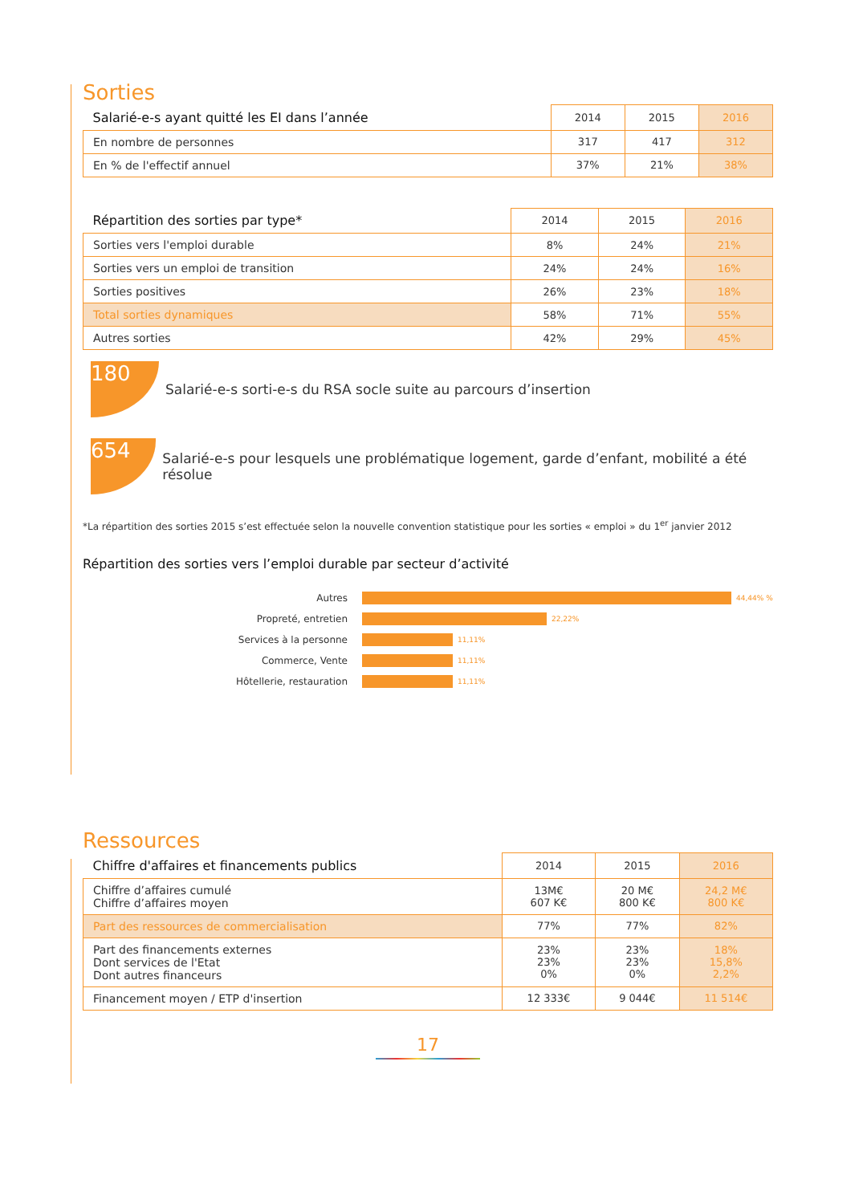Sorties
| Salarié-e-s ayant quitté les EI dans l’année | 2014 | 2015 | 2016 |
| --- | --- | --- | --- |
| En nombre de personnes | 317 | 417 | 312 |
| En % de l'effectif annuel | 37% | 21% | 38% |
| Répartition des sorties par type* | 2014 | 2015 | 2016 |
| --- | --- | --- | --- |
| Sorties vers l'emploi durable | 8% | 24% | 21% |
| Sorties vers un emploi de transition | 24% | 24% | 16% |
| Sorties positives | 26% | 23% | 18% |
| Total sorties dynamiques | 58% | 71% | 55% |
| Autres sorties | 42% | 29% | 45% |
180
Salarié-e-s sorti-e-s du RSA socle suite au parcours d’insertion
654
Salarié-e-s pour lesquels une problématique logement, garde d’enfant, mobilité a été résolue
*La répartition des sorties 2015 s’est effectuée selon la nouvelle convention statistique pour les sorties « emploi » du 1<sup>er</sup> janvier 2012
Répartition des sorties vers l’emploi durable par secteur d’activité
Autres 44,44% %
Propreté, entretien 22,22%
Services à la personne 11,11%
Commerce, Vente 11,11%
Hôtellerie, restauration 11,11%
Ressources
| Chiffre d'affaires et financements publics | 2014 | 2015 | 2016 |
| --- | --- | --- | --- |
| Chiffre d’affaires cumulé Chiffre d’affaires moyen | 13M€ 607 K€ | 20 M€ 800 K€ | 24,2 M€ 800 K€ |
| Part des ressources de commercialisation | 77% | 77% | 82% |
| Part des financements externes Dont services de l'Etat Dont autres financeurs | 23% 23% 0% | 23% 23% 0% | 18% 15,8% 2,2% |
| Financement moyen / ETP d'insertion | 12 333€ | 9 044€ | 11 514€ |
17